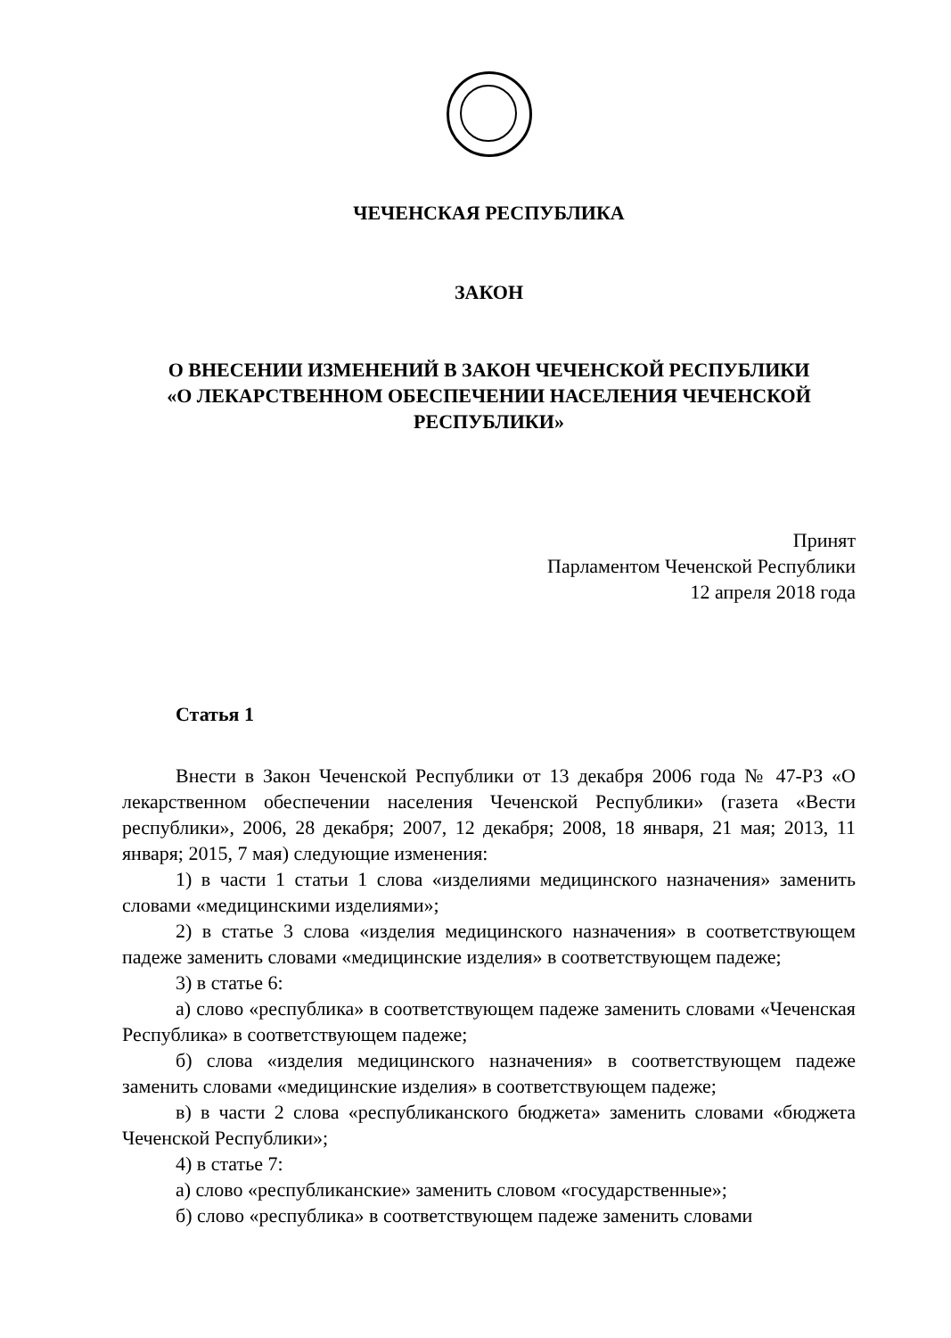ЧЕЧЕНСКАЯ РЕСПУБЛИКА
ЗАКОН
О ВНЕСЕНИИ ИЗМЕНЕНИЙ В ЗАКОН ЧЕЧЕНСКОЙ РЕСПУБЛИКИ
«О ЛЕКАРСТВЕННОМ ОБЕСПЕЧЕНИИ НАСЕЛЕНИЯ ЧЕЧЕНСКОЙ РЕСПУБЛИКИ»
Принят
Парламентом Чеченской Республики
12 апреля 2018 года
Статья 1
Внести в Закон Чеченской Республики от 13 декабря 2006 года № 47-РЗ «О лекарственном обеспечении населения Чеченской Республики» (газета «Вести республики», 2006, 28 декабря; 2007, 12 декабря; 2008, 18 января, 21 мая; 2013, 11 января; 2015, 7 мая) следующие изменения:
1) в части 1 статьи 1 слова «изделиями медицинского назначения» заменить словами «медицинскими изделиями»;
2) в статье 3 слова «изделия медицинского назначения» в соответствующем падеже заменить словами «медицинские изделия» в соответствующем падеже;
3) в статье 6:
а) слово «республика» в соответствующем падеже заменить словами «Чеченская Республика» в соответствующем падеже;
б) слова «изделия медицинского назначения» в соответствующем падеже заменить словами «медицинские изделия» в соответствующем падеже;
в) в части 2 слова «республиканского бюджета» заменить словами «бюджета Чеченской Республики»;
4) в статье 7:
а) слово «республиканские» заменить словом «государственные»;
б) слово «республика» в соответствующем падеже заменить словами